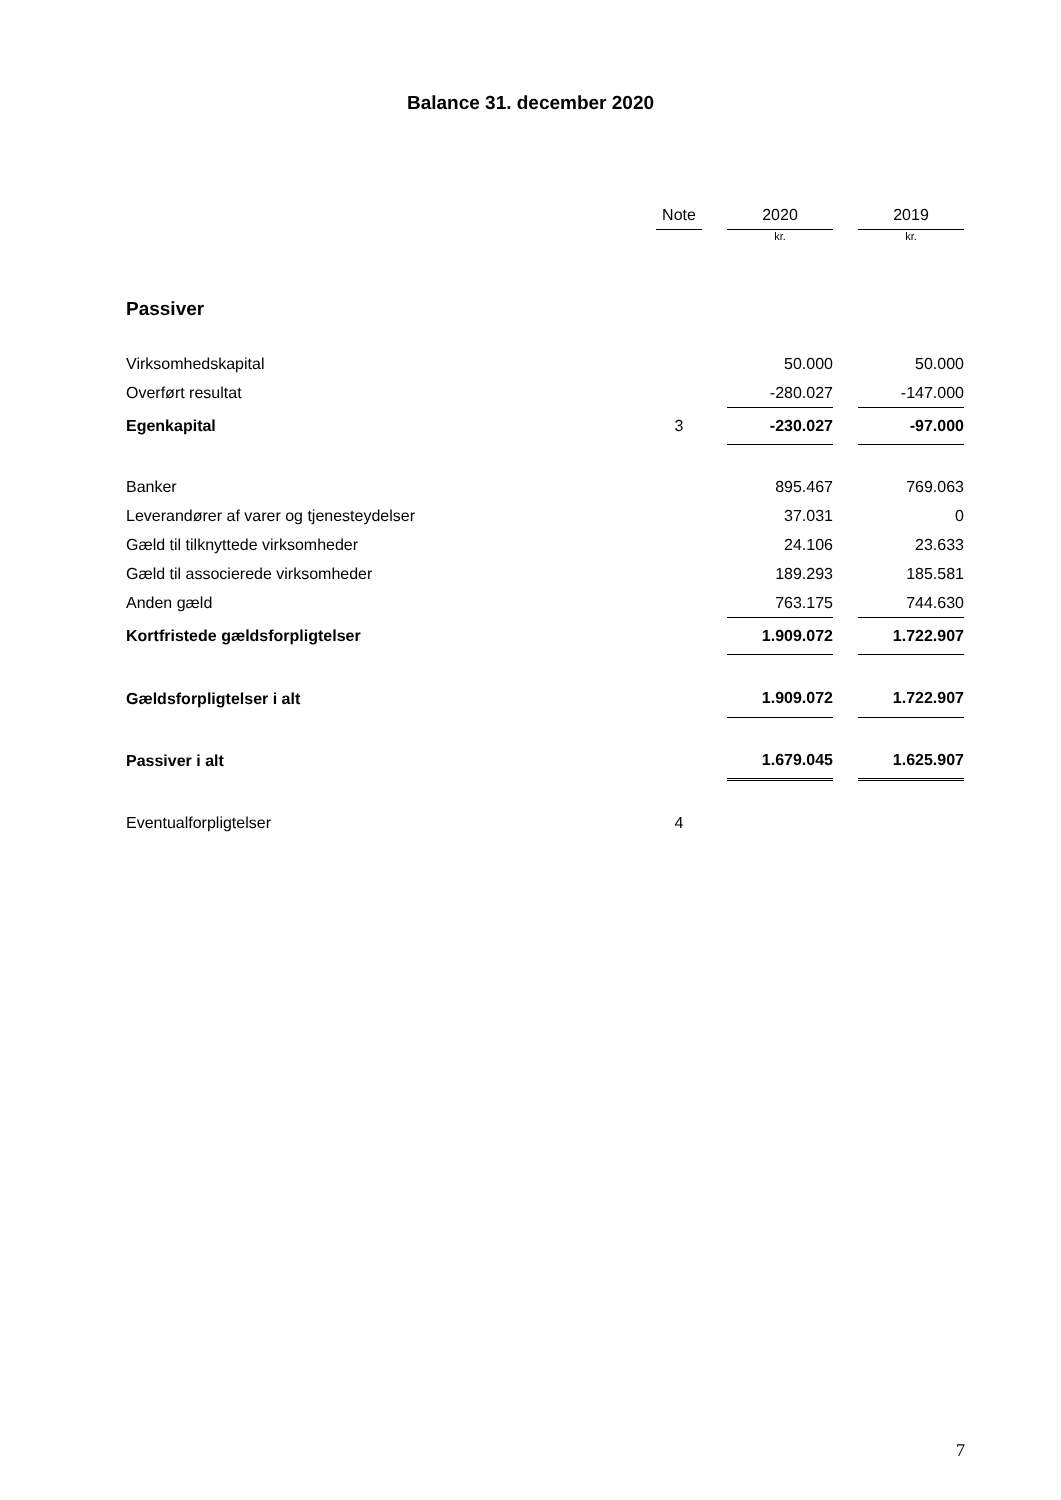Balance 31. december 2020
| | Note | | 2020 | | 2019 |
| --- | --- | --- | --- | --- | --- |
| | | | kr. | | kr. |
| Passiver | | | | | |
| Virksomhedskapital | | | 50.000 | | 50.000 |
| Overført resultat | | | -280.027 | | -147.000 |
| Egenkapital | 3 | | -230.027 | | -97.000 |
| Banker | | | 895.467 | | 769.063 |
| Leverandører af varer og tjenesteydelser | | | 37.031 | | 0 |
| Gæld til tilknyttede virksomheder | | | 24.106 | | 23.633 |
| Gæld til associerede virksomheder | | | 189.293 | | 185.581 |
| Anden gæld | | | 763.175 | | 744.630 |
| Kortfristede gældsforpligtelser | | | 1.909.072 | | 1.722.907 |
| Gældsforpligtelser i alt | | | 1.909.072 | | 1.722.907 |
| Passiver i alt | | | 1.679.045 | | 1.625.907 |
| Eventualforpligtelser | 4 | | | | |
7